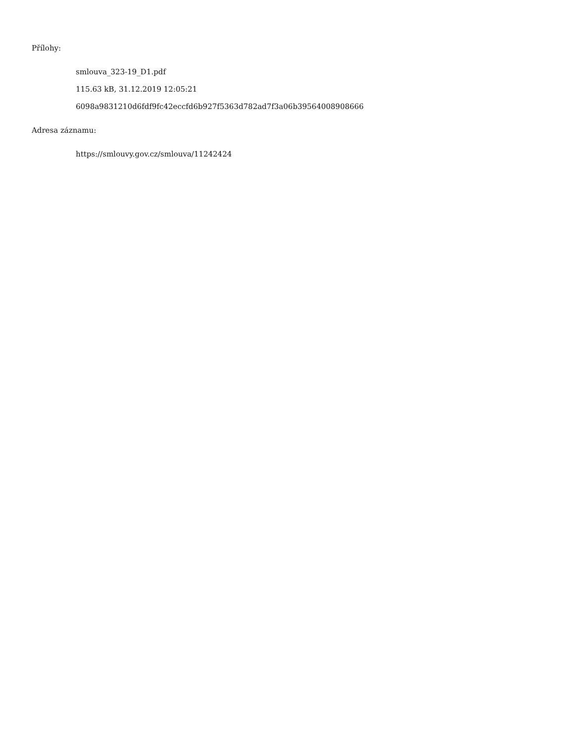Přílohy:
smlouva_323-19_D1.pdf
115.63 kB, 31.12.2019 12:05:21
6098a9831210d6fdf9fc42eccfd6b927f5363d782ad7f3a06b39564008908666
Adresa záznamu:
https://smlouvy.gov.cz/smlouva/11242424